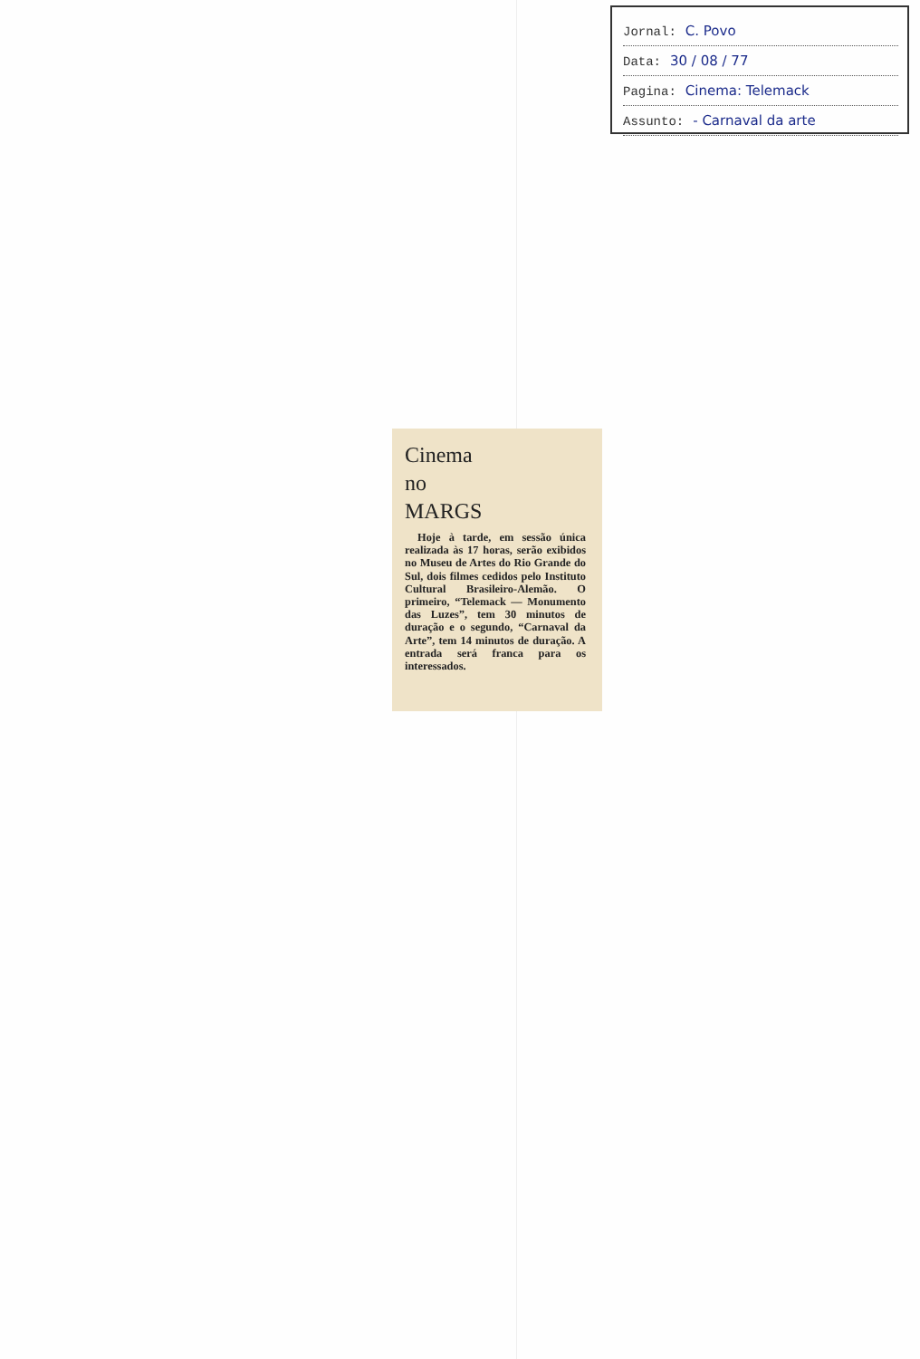Jornal: C. Povo
Data: 30 / 08 / 77
Pagina: Cinema: Telemack
Assunto: - Carnaval da arte
Cinema
no
MARGS
Hoje à tarde, em sessão única realizada às 17 horas, serão exibidos no Museu de Artes do Rio Grande do Sul, dois filmes cedidos pelo Instituto Cultural Brasileiro-Alemão. O primeiro, “Telemack — Monumento das Luzes”, tem 30 minutos de duração e o segundo, “Carnaval da Arte”, tem 14 minutos de duração. A entrada será franca para os interessados.